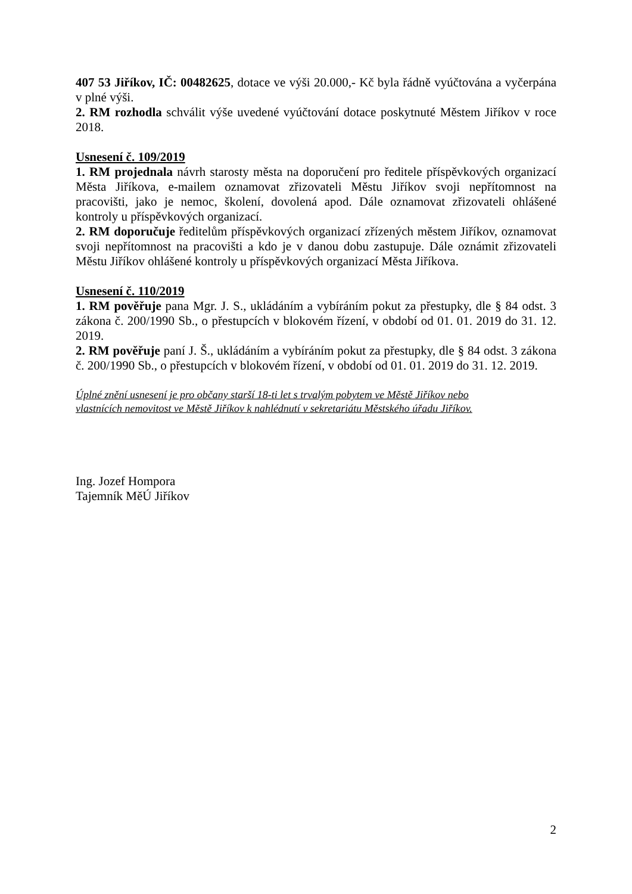407 53 Jiříkov, IČ: 00482625, dotace ve výši 20.000,- Kč byla řádně vyúčtována a vyčerpána v plné výši.
2. RM rozhodla schválit výše uvedené vyúčtování dotace poskytnuté Městem Jiříkov v roce 2018.
Usnesení č. 109/2019
1. RM projednala návrh starosty města na doporučení pro ředitele příspěvkových organizací Města Jiříkova, e-mailem oznamovat zřizovateli Městu Jiříkov svoji nepřítomnost na pracovišti, jako je nemoc, školení, dovolená apod. Dále oznamovat zřizovateli ohlášené kontroly u příspěvkových organizací.
2. RM doporučuje ředitelům příspěvkových organizací zřízených městem Jiříkov, oznamovat svoji nepřítomnost na pracovišti a kdo je v danou dobu zastupuje. Dále oznámit zřizovateli Městu Jiříkov ohlášené kontroly u příspěvkových organizací Města Jiříkova.
Usnesení č. 110/2019
1. RM pověřuje pana Mgr. J. S., ukládáním a vybíráním pokut za přestupky, dle § 84 odst. 3 zákona č. 200/1990 Sb., o přestupcích v blokovém řízení, v období od 01. 01. 2019 do 31. 12. 2019.
2. RM pověřuje paní J. Š., ukládáním a vybíráním pokut za přestupky, dle § 84 odst. 3 zákona č. 200/1990 Sb., o přestupcích v blokovém řízení, v období od 01. 01. 2019 do 31. 12. 2019.
Úplné znění usnesení je pro občany starší 18-ti let s trvalým pobytem ve Městě Jiříkov nebo
vlastnících nemovitost ve Městě Jiříkov k nahlédnutí v sekretariátu Městského úřadu Jiříkov.
Ing. Jozef Hompora
Tajemník MěÚ Jiříkov
2